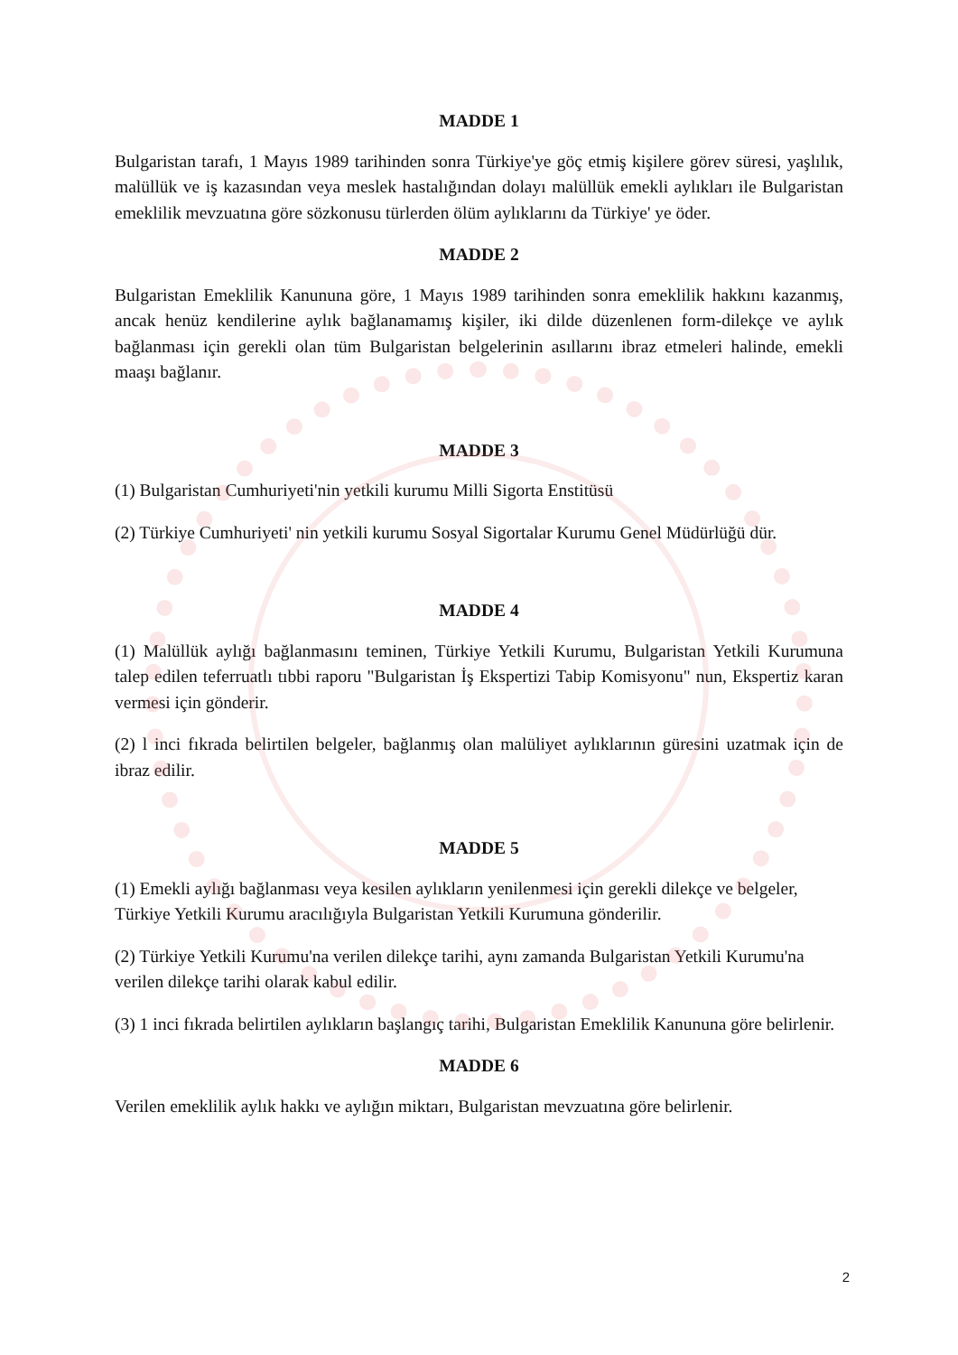MADDE 1
Bulgaristan tarafı, 1 Mayıs 1989 tarihinden sonra Türkiye'ye göç etmiş kişilere görev süresi, yaşlılık, malüllük ve iş kazasından veya meslek hastalığından dolayı malüllük emekli aylıkları ile Bulgaristan emeklilik mevzuatına göre sözkonusu türlerden ölüm aylıklarını da Türkiye' ye öder.
MADDE 2
Bulgaristan Emeklilik Kanununa göre, 1 Mayıs 1989 tarihinden sonra emeklilik hakkını kazanmış, ancak henüz kendilerine aylık bağlanamamış kişiler, iki dilde düzenlenen form-dilekçe ve aylık bağlanması için gerekli olan tüm Bulgaristan belgelerinin asıllarını ibraz etmeleri halinde, emekli maaşı bağlanır.
MADDE 3
(1) Bulgaristan Cumhuriyeti'nin yetkili kurumu Milli Sigorta Enstitüsü
(2) Türkiye Cumhuriyeti' nin yetkili kurumu Sosyal Sigortalar Kurumu Genel Müdürlüğü dür.
MADDE 4
(1) Malüllük aylığı bağlanmasını teminen, Türkiye Yetkili Kurumu, Bulgaristan Yetkili Kurumuna talep edilen teferruatlı tıbbi raporu "Bulgaristan İş Ekspertizi Tabip Komisyonu" nun, Ekspertiz karan vermesi için gönderir.
(2) l inci fıkrada belirtilen belgeler, bağlanmış olan malüliyet aylıklarının güresini uzatmak için de ibraz edilir.
MADDE 5
(1) Emekli aylığı bağlanması veya kesilen aylıkların yenilenmesi için gerekli dilekçe ve belgeler, Türkiye Yetkili Kurumu aracılığıyla Bulgaristan Yetkili Kurumuna gönderilir.
(2) Türkiye Yetkili Kurumu'na verilen dilekçe tarihi, aynı zamanda Bulgaristan Yetkili Kurumu'na verilen dilekçe tarihi olarak kabul edilir.
(3) 1 inci fıkrada belirtilen aylıkların başlangıç tarihi, Bulgaristan Emeklilik Kanununa göre belirlenir.
MADDE 6
Verilen emeklilik aylık hakkı ve aylığın miktarı, Bulgaristan mevzuatına göre belirlenir.
2